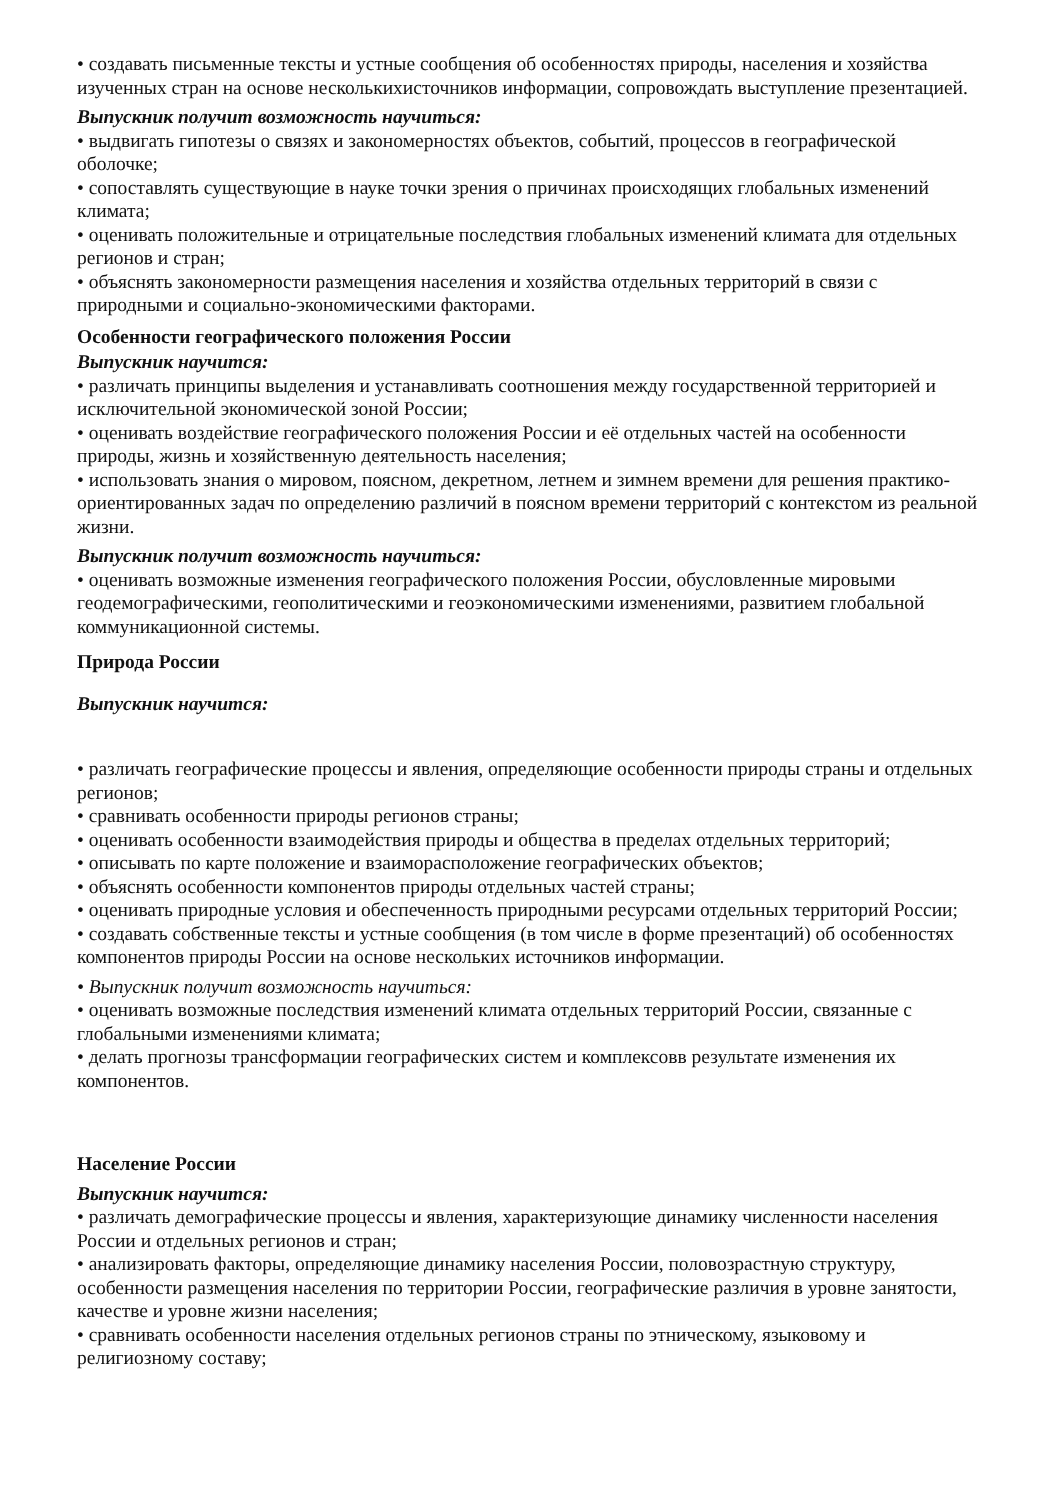• создавать письменные тексты и устные сообщения об особенностях природы, населения и хозяйства изученных стран на основе несколькихисточников информации, сопровождать выступление презентацией.
Выпускник получит возможность научиться:
• выдвигать гипотезы о связях и закономерностях объектов, событий, процессов в географической оболочке;
• сопоставлять существующие в науке точки зрения о причинах происходящих глобальных изменений климата;
• оценивать положительные и отрицательные последствия глобальных изменений климата для отдельных регионов и стран;
• объяснять закономерности размещения населения и хозяйства отдельных территорий в связи с природными и социально-экономическими факторами.
Особенности географического положения России
Выпускник научится:
• различать принципы выделения и устанавливать соотношения между государственной территорией и исключительной экономической зоной России;
• оценивать воздействие географического положения России и её отдельных частей на особенности природы, жизнь и хозяйственную деятельность населения;
• использовать знания о мировом, поясном, декретном, летнем и зимнем времени для решения практико-ориентированных задач по определению различий в поясном времени территорий с контекстом из реальной жизни.
Выпускник получит возможность научиться:
• оценивать возможные изменения географического положения России, обусловленные мировыми геодемографическими, геополитическими и геоэкономическими изменениями, развитием глобальной коммуникационной системы.
Природа России
Выпускник научится:
• различать географические процессы и явления, определяющие особенности природы страны и отдельных регионов;
• сравнивать особенности природы регионов страны;
• оценивать особенности взаимодействия природы и общества в пределах отдельных территорий;
• описывать по карте положение и взаиморасположение географических объектов;
• объяснять особенности компонентов природы отдельных частей страны;
• оценивать природные условия и обеспеченность природными ресурсами отдельных территорий России;
• создавать собственные тексты и устные сообщения (в том числе в форме презентаций) об особенностях компонентов природы России на основе нескольких источников информации.
• Выпускник получит возможность научиться:
• оценивать возможные последствия изменений климата отдельных территорий России, связанные с глобальными изменениями климата;
• делать прогнозы трансформации географических систем и комплексовв результате изменения их компонентов.
Население России
Выпускник научится:
• различать демографические процессы и явления, характеризующие динамику численности населения России и отдельных регионов и стран;
• анализировать факторы, определяющие динамику населения России, половозрастную структуру, особенности размещения населения по территории России, географические различия в уровне занятости, качестве и уровне жизни населения;
• сравнивать особенности населения отдельных регионов страны по этническому, языковому и религиозному составу;